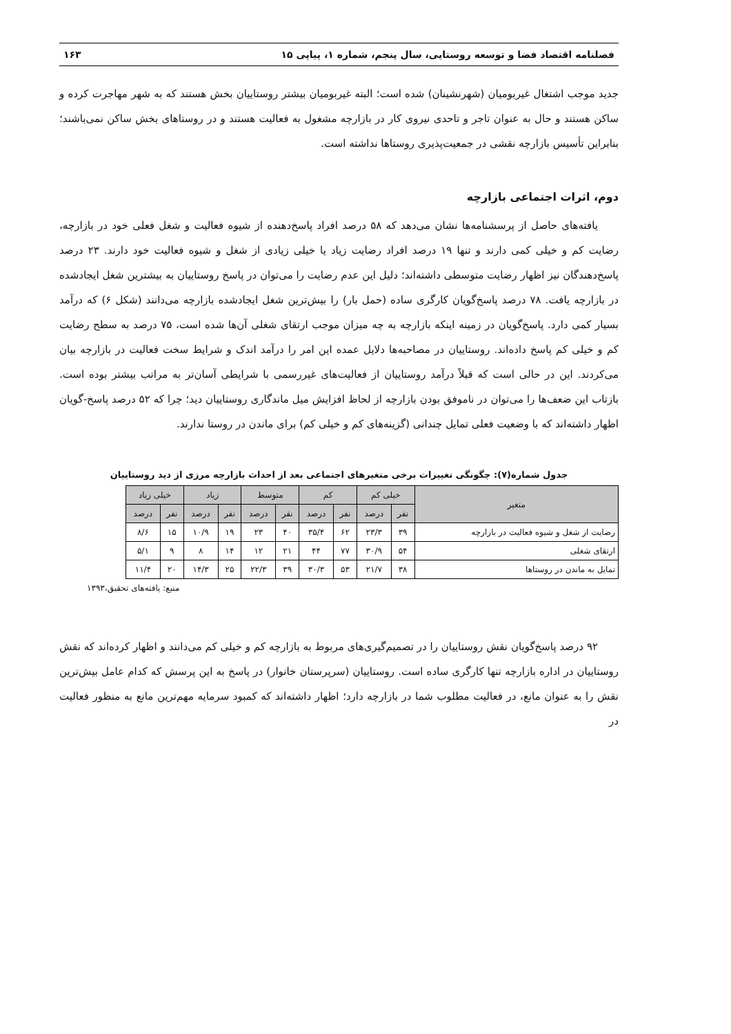فصلنامه اقتصاد فضا و توسعه روستایی، سال پنجم، شماره ۱، پیاپی ۱۵ ۱۶۳
جدید موجب اشتغال غیربومیان (شهرنشینان) شده است؛ البته غیربومیان بیشتر روستاییان بخش هستند که به شهر مهاجرت کرده و ساکن هستند و حال به عنوان تاجر و تاحدی نیروی کار در بازارچه مشغول به فعالیت هستند و در روستاهای بخش ساکن نمی‌باشند؛ بنابراین تأسیس بازارچه نقشی در جمعیت‌پذیری روستاها نداشته است.
دوم، اثرات اجتماعی بازارچه
یافته‌های حاصل از پرسشنامه‌ها نشان می‌دهد که ۵۸ درصد افراد پاسخ‌دهنده از شیوه فعالیت و شغل فعلی خود در بازارچه، رضایت کم و خیلی کمی دارند و تنها ۱۹ درصد افراد رضایت زیاد یا خیلی زیادی از شغل و شیوه فعالیت خود دارند. ۲۳ درصد پاسخ‌دهندگان نیز اظهار رضایت متوسطی داشته‌اند؛ دلیل این عدم رضایت را می‌توان در پاسخ روستاییان به بیشترین شغل ایجادشده در بازارچه یافت. ۷۸ درصد پاسخ‌گویان کارگری ساده (حمل بار) را بیش‌ترین شغل ایجادشده بازارچه می‌دانند (شکل ۶) که درآمد بسیار کمی دارد. پاسخ‌گویان در زمینه اینکه بازارچه به چه میزان موجب ارتقای شغلی آن‌ها شده است، ۷۵ درصد به سطح رضایت کم و خیلی کم پاسخ داده‌اند. روستاییان در مصاحبه‌ها دلایل عمده این امر را درآمد اندک و شرایط سخت فعالیت در بازارچه بیان می‌کردند. این در حالی است که قبلاً درآمد روستاییان از فعالیت‌های غیررسمی با شرایطی آسان‌تر به مراتب بیشتر بوده است. بازتاب این ضعف‌ها را می‌توان در ناموفق بودن بازارچه از لحاظ افزایش میل ماندگاری روستاییان دید؛ چرا که ۵۲ درصد پاسخ-گویان اظهار داشته‌اند که با وضعیت فعلی تمایل چندانی (گزینه‌های کم و خیلی کم) برای ماندن در روستا ندارند.
جدول شماره(۷): چگونگی تغییرات برخی متغیرهای اجتماعی بعد از احداث بازارچه مرزی از دید روستاییان
| متغیر | خیلی کم | | کم | | متوسط | | زیاد | | خیلی زیاد | |
| --- | --- | --- | --- | --- | --- | --- | --- | --- | --- | --- |
| | نفر | درصد | نفر | درصد | نفر | درصد | نفر | درصد | نفر | درصد |
| رضایت از شغل و شیوه فعالیت در بازارچه | ۳۹ | ۲۳/۳ | ۶۲ | ۳۵/۴ | ۴۰ | ۲۳ | ۱۹ | ۱۰/۹ | ۱۵ | ۸/۶ |
| ارتقای شغلی | ۵۴ | ۳۰/۹ | ۷۷ | ۴۴ | ۲۱ | ۱۲ | ۱۴ | ۸ | ۹ | ۵/۱ |
| تمایل به ماندن در روستاها | ۳۸ | ۲۱/۷ | ۵۳ | ۳۰/۳ | ۳۹ | ۲۲/۳ | ۲۵ | ۱۴/۳ | ۲۰ | ۱۱/۴ |
منبع: یافته‌های تحقیق،۱۳۹۳
۹۲ درصد پاسخ‌گویان نقش روستاییان را در تصمیم‌گیری‌های مربوط به بازارچه کم و خیلی کم می‌دانند و اظهار کرده‌اند که نقش روستاییان در اداره بازارچه تنها کارگری ساده است. روستاییان (سرپرستان خانوار) در پاسخ به این پرسش که کدام عامل بیش‌ترین نقش را به عنوان مانع، در فعالیت مطلوب شما در بازارچه دارد؛ اظهار داشته‌اند که کمبود سرمایه مهم‌ترین مانع به منظور فعالیت در